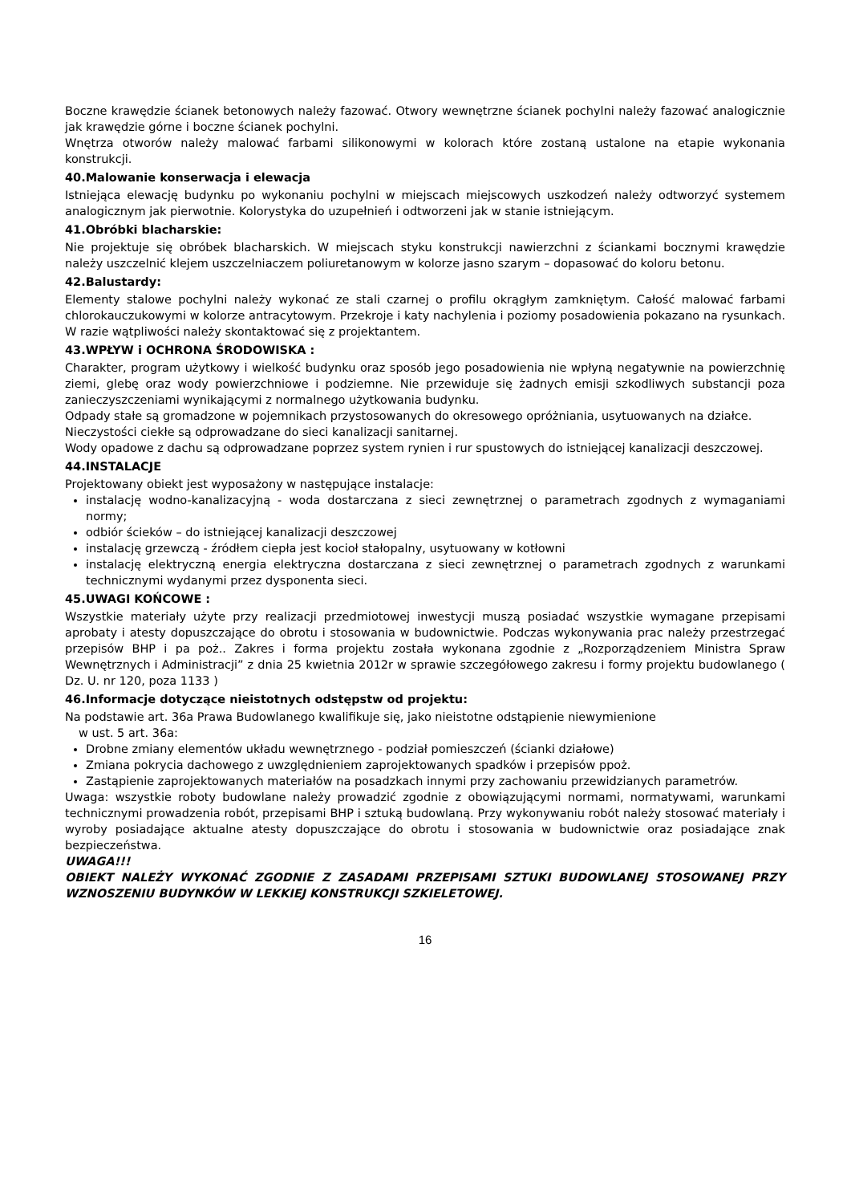Boczne krawędzie ścianek betonowych należy fazować. Otwory wewnętrzne ścianek pochylni należy fazować analogicznie jak krawędzie górne i boczne ścianek pochylni.
Wnętrza otworów należy malować farbami silikonowymi w kolorach które zostaną ustalone na etapie wykonania konstrukcji.
40.Malowanie konserwacja i elewacja
Istniejąca elewację budynku po wykonaniu pochylni w miejscach miejscowych uszkodzeń należy odtworzyć systemem analogicznym jak pierwotnie. Kolorystyka do uzupełnień i odtworzeni jak w stanie istniejącym.
41.Obróbki blacharskie:
Nie projektuje się obróbek blacharskich. W miejscach styku konstrukcji nawierzchni z ściankami bocznymi krawędzie należy uszczelnić klejem uszczelniaczem poliuretanowym w kolorze jasno szarym – dopasować do koloru betonu.
42.Balustardy:
Elementy stalowe pochylni należy wykonać ze stali czarnej o profilu okrągłym zamkniętym. Całość malować farbami chlorokauczukowymi w kolorze antracytowym. Przekroje i katy nachylenia i poziomy posadowienia pokazano na rysunkach. W razie wątpliwości należy skontaktować się z projektantem.
43.WPŁYW i OCHRONA ŚRODOWISKA :
Charakter, program użytkowy i wielkość budynku oraz sposób jego posadowienia nie wpłyną negatywnie na powierzchnię ziemi, glebę oraz wody powierzchniowe i podziemne. Nie przewiduje się żadnych emisji szkodliwych substancji poza zanieczyszczeniami wynikającymi z normalnego użytkowania budynku.
Odpady stałe są gromadzone w pojemnikach przystosowanych do okresowego opróżniania, usytuowanych na działce.
Nieczystości ciekłe są odprowadzane do sieci kanalizacji sanitarnej.
Wody opadowe z dachu są odprowadzane poprzez system rynien i rur spustowych do istniejącej kanalizacji deszczowej.
44.INSTALACJE
Projektowany obiekt jest wyposażony w następujące instalacje:
instalację wodno-kanalizacyjną - woda dostarczana z sieci zewnętrznej o parametrach zgodnych z wymaganiami normy;
odbiór ścieków – do istniejącej kanalizacji deszczowej
instalację grzewczą - źródłem ciepła jest kocioł stałopalny, usytuowany w kotłowni
instalację elektryczną energia elektryczna dostarczana z sieci zewnętrznej o parametrach zgodnych z warunkami technicznymi wydanymi przez dysponenta sieci.
45.UWAGI KOŃCOWE :
Wszystkie materiały użyte przy realizacji przedmiotowej inwestycji muszą posiadać wszystkie wymagane przepisami aprobaty i atesty dopuszczające do obrotu i stosowania w budownictwie. Podczas wykonywania prac należy przestrzegać przepisów BHP i pa poż.. Zakres i forma projektu została wykonana zgodnie z „Rozporządzeniem Ministra Spraw Wewnętrznych i Administracji” z dnia 25 kwietnia 2012r w sprawie szczegółowego zakresu i formy projektu budowlanego ( Dz. U. nr 120, poza 1133 )
46.Informacje dotyczące nieistotnych odstępstw od projektu:
Na podstawie art. 36a Prawa Budowlanego kwalifikuje się, jako nieistotne odstąpienie niewymienione
w ust. 5 art. 36a:
Drobne zmiany elementów układu wewnętrznego - podział pomieszczeń (ścianki działowe)
Zmiana pokrycia dachowego z uwzględnieniem zaprojektowanych spadków i przepisów ppoż.
Zastąpienie zaprojektowanych materiałów na posadzkach innymi przy zachowaniu przewidzianych parametrów.
Uwaga: wszystkie roboty budowlane należy prowadzić zgodnie z obowiązującymi normami, normatywami, warunkami technicznymi prowadzenia robót, przepisami BHP i sztuką budowlaną. Przy wykonywaniu robót należy stosować materiały i wyroby posiadające aktualne atesty dopuszczające do obrotu i stosowania w budownictwie oraz posiadające znak bezpieczeństwa.
UWAGA!!!
OBIEKT NALEŻY WYKONAĆ ZGODNIE Z ZASADAMI PRZEPISAMI SZTUKI BUDOWLANEJ STOSOWANEJ PRZY WZNOSZENIU BUDYNKÓW W LEKKIEJ KONSTRUKCJI SZKIELETOWEJ.
16